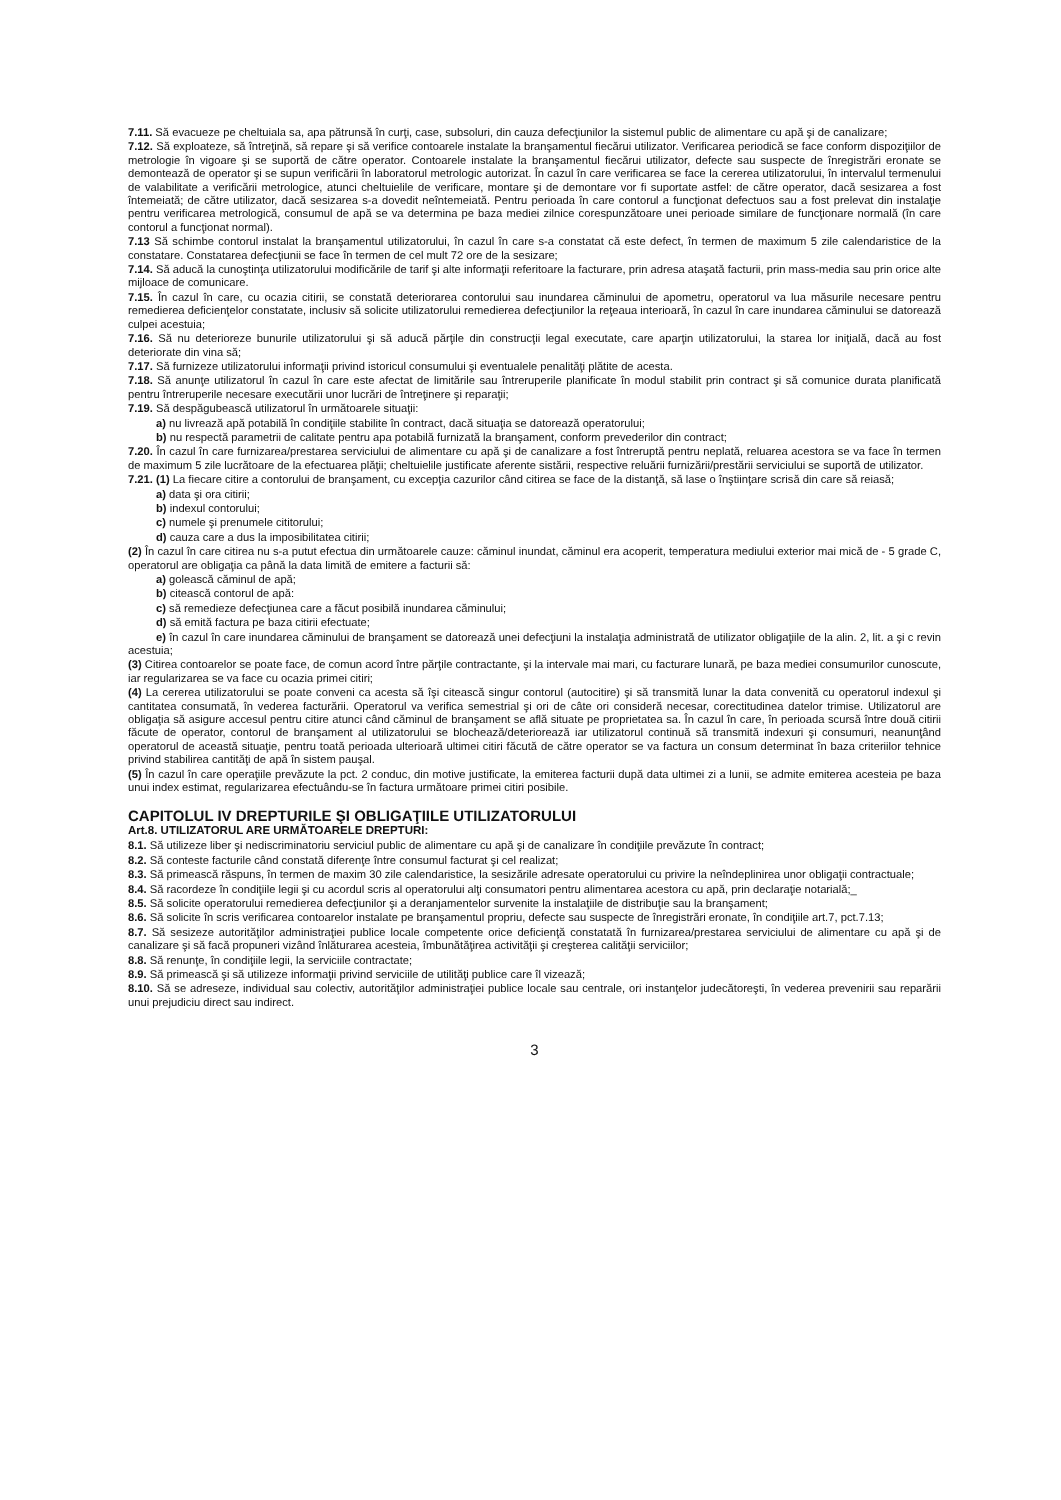7.11. Să evacueze pe cheltuiala sa, apa pătrunsă în curţi, case, subsoluri, din cauza defecţiunilor la sistemul public de alimentare cu apă şi de canalizare;
7.12. Să exploateze, să întreţină, să repare şi să verifice contoarele instalate la branşamentul fiecărui utilizator. Verificarea periodică se face conform dispoziţiilor de metrologie în vigoare şi se suportă de către operator. Contoarele instalate la branşamentul fiecărui utilizator, defecte sau suspecte de înregistrări eronate se demontează de operator şi se supun verificării în laboratorul metrologic autorizat. În cazul în care verificarea se face la cererea utilizatorului, în intervalul termenului de valabilitate a verificării metrologice, atunci cheltuielile de verificare, montare şi de demontare vor fi suportate astfel: de către operator, dacă sesizarea a fost întemeiată; de către utilizator, dacă sesizarea s-a dovedit neîntemeiată. Pentru perioada în care contorul a funcţionat defectuos sau a fost prelevat din instalaţie pentru verificarea metrologică, consumul de apă se va determina pe baza mediei zilnice corespunzătoare unei perioade similare de funcţionare normală (în care contorul a funcţionat normal).
7.13 Să schimbe contorul instalat la branşamentul utilizatorului, în cazul în care s-a constatat că este defect, în termen de maximum 5 zile calendaristice de la constatare. Constatarea defecţiunii se face în termen de cel mult 72 ore de la sesizare;
7.14. Să aducă la cunoştinţa utilizatorului modificările de tarif şi alte informaţii referitoare la facturare, prin adresa ataşată facturii, prin mass-media sau prin orice alte mijloace de comunicare.
7.15. În cazul în care, cu ocazia citirii, se constată deteriorarea contorului sau inundarea căminului de apometru, operatorul va lua măsurile necesare pentru remedierea deficienţelor constatate, inclusiv să solicite utilizatorului remedierea defecţiunilor la reţeaua interioară, în cazul în care inundarea căminului se datorează culpei acestuia;
7.16. Să nu deterioreze bunurile utilizatorului şi să aducă părţile din construcţii legal executate, care aparţin utilizatorului, la starea lor iniţială, dacă au fost deteriorate din vina să;
7.17. Să furnizeze utilizatorului informaţii privind istoricul consumului şi eventualele penalităţi plătite de acesta.
7.18. Să anunţe utilizatorul în cazul în care este afectat de limitările sau întreruperile planificate în modul stabilit prin contract şi să comunice durata planificată pentru întreruperile necesare executării unor lucrări de întreţinere şi reparaţii;
7.19. Să despăgubească utilizatorul în următoarele situaţii:
a) nu livrează apă potabilă în condiţiile stabilite în contract, dacă situaţia se datorează operatorului;
b) nu respectă parametrii de calitate pentru apa potabilă furnizată la branşament, conform prevederilor din contract;
7.20. În cazul în care furnizarea/prestarea serviciului de alimentare cu apă şi de canalizare a fost întreruptă pentru neplată, reluarea acestora se va face în termen de maximum 5 zile lucrătoare de la efectuarea plăţii; cheltuielile justificate aferente sistării, respective reluării furnizării/prestării serviciului se suportă de utilizator.
7.21. (1) La fiecare citire a contorului de branşament, cu excepţia cazurilor când citirea se face de la distanţă, să lase o înştiinţare scrisă din care să reiasă;
a) data şi ora citirii;
b) indexul contorului;
c) numele şi prenumele cititorului;
d) cauza care a dus la imposibilitatea citirii;
(2) În cazul în care citirea nu s-a putut efectua din următoarele cauze: căminul inundat, căminul era acoperit, temperatura mediului exterior mai mică de - 5 grade C, operatorul are obligaţia ca până la data limită de emitere a facturii să:
a) golească căminul de apă;
b) citească contorul de apă:
c) să remedieze defecţiunea care a făcut posibilă inundarea căminului;
d) să emită factura pe baza citirii efectuate;
e) în cazul în care inundarea căminului de branşament se datorează unei defecţiuni la instalaţia administrată de utilizator obligaţiile de la alin. 2, lit. a şi c revin acestuia;
(3) Citirea contoarelor se poate face, de comun acord între părţile contractante, şi la intervale mai mari, cu facturare lunară, pe baza mediei consumurilor cunoscute, iar regularizarea se va face cu ocazia primei citiri;
(4) La cererea utilizatorului se poate conveni ca acesta să îşi citească singur contorul (autocitire) şi să transmită lunar la data convenită cu operatorul indexul şi cantitatea consumată, în vederea facturării. Operatorul va verifica semestrial şi ori de câte ori consideră necesar, corectitudinea datelor trimise. Utilizatorul are obligaţia să asigure accesul pentru citire atunci când căminul de branşament se află situate pe proprietatea sa. În cazul în care, în perioada scursă între două citirii făcute de operator, contorul de branşament al utilizatorului se blochează/deteriorează iar utilizatorul continuă să transmită indexuri şi consumuri, neanunţând operatorul de această situaţie, pentru toată perioada ulterioară ultimei citiri făcută de către operator se va factura un consum determinat în baza criteriilor tehnice privind stabilirea cantităţi de apă în sistem pauşal.
(5) În cazul în care operaţiile prevăzute la pct. 2 conduc, din motive justificate, la emiterea facturii după data ultimei zi a lunii, se admite emiterea acesteia pe baza unui index estimat, regularizarea efectuându-se în factura următoare primei citiri posibile.
CAPITOLUL IV DREPTURILE ŞI OBLIGAŢIILE UTILIZATORULUI
Art.8. UTILIZATORUL ARE URMĂTOARELE DREPTURI:
8.1. Să utilizeze liber şi nediscriminatoriu serviciul public de alimentare cu apă şi de canalizare în condiţiile prevăzute în contract;
8.2. Să conteste facturile când constată diferenţe între consumul facturat şi cel realizat;
8.3. Să primească răspuns, în termen de maxim 30 zile calendaristice, la sesizările adresate operatorului cu privire la neîndeplinirea unor obligaţii contractuale;
8.4. Să racordeze în condiţiile legii şi cu acordul scris al operatorului alţi consumatori pentru alimentarea acestora cu apă, prin declaraţie notarială;_
8.5. Să solicite operatorului remedierea defecţiunilor şi a deranjamentelor survenite la instalaţiile de distribuţie sau la branşament;
8.6. Să solicite în scris verificarea contoarelor instalate pe branşamentul propriu, defecte sau suspecte de înregistrări eronate, în condiţiile art.7, pct.7.13;
8.7. Să sesizeze autorităţilor administraţiei publice locale competente orice deficienţă constatată în furnizarea/prestarea serviciului de alimentare cu apă şi de canalizare şi să facă propuneri vizând înlăturarea acesteia, îmbunătăţirea activităţii şi creşterea calităţii serviciilor;
8.8. Să renunţe, în condiţiile legii, la serviciile contractate;
8.9. Să primească şi să utilizeze informaţii privind serviciile de utilităţi publice care îl vizează;
8.10. Să se adreseze, individual sau colectiv, autorităţilor administraţiei publice locale sau centrale, ori instanţelor judecătoreşti, în vederea prevenirii sau reparării unui prejudiciu direct sau indirect.
3